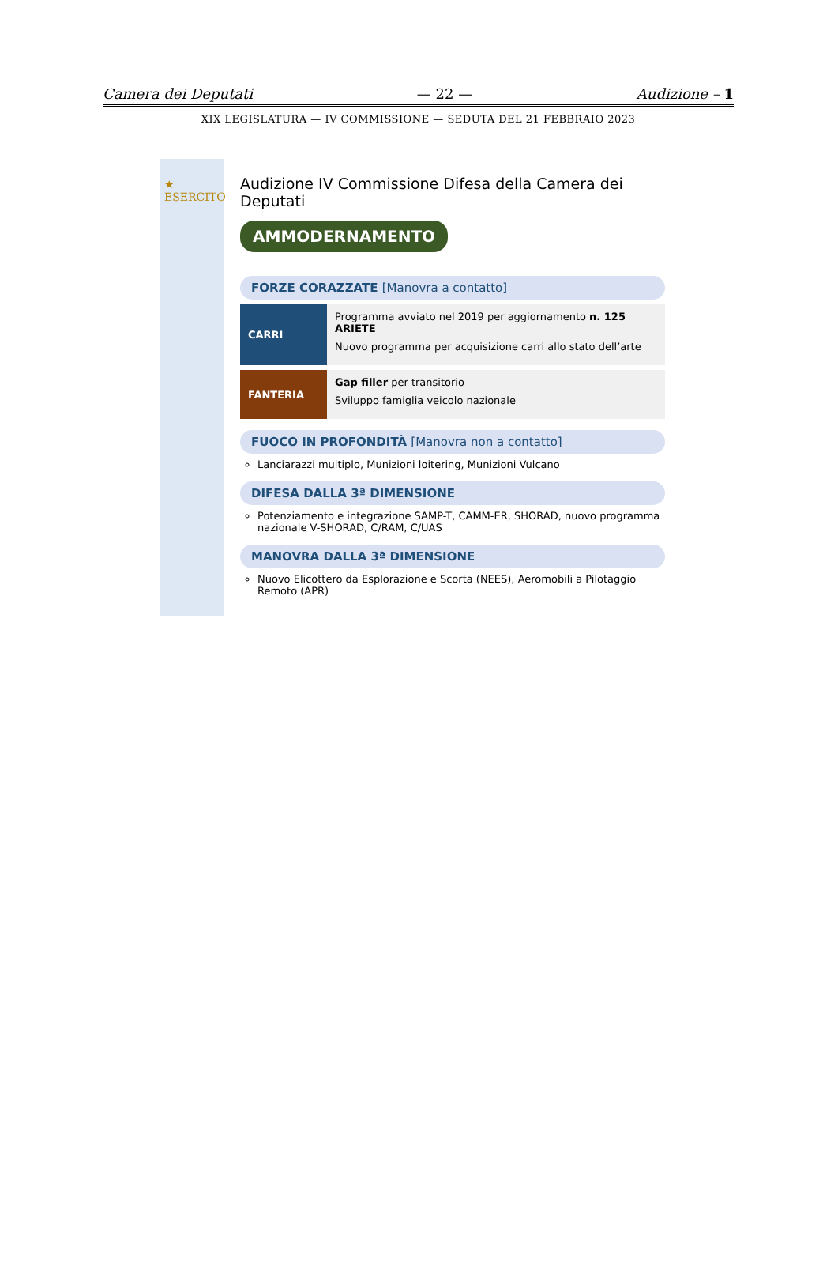Camera dei Deputati — 22 — Audizione – 1
XIX LEGISLATURA — IV COMMISSIONE — SEDUTA DEL 21 FEBBRAIO 2023
★ ESERCITO
Audizione IV Commissione Difesa della Camera dei Deputati
AMMODERNAMENTO
FORZE CORAZZATE [Manovra a contatto]
CARRI Programma avviato nel 2019 per aggiornamento n. 125 ARIETE
Nuovo programma per acquisizione carri allo stato dell’arte
FANTERIA Gap filler per transitorio
Sviluppo famiglia veicolo nazionale
FUOCO IN PROFONDITÀ [Manovra non a contatto]
Lanciarazzi multiplo, Munizioni loitering, Munizioni Vulcano
DIFESA DALLA 3ª DIMENSIONE
Potenziamento e integrazione SAMP-T, CAMM-ER, SHORAD, nuovo programma nazionale V-SHORAD, C/RAM, C/UAS
MANOVRA DALLA 3ª DIMENSIONE
Nuovo Elicottero da Esplorazione e Scorta (NEES), Aeromobili a Pilotaggio Remoto (APR)